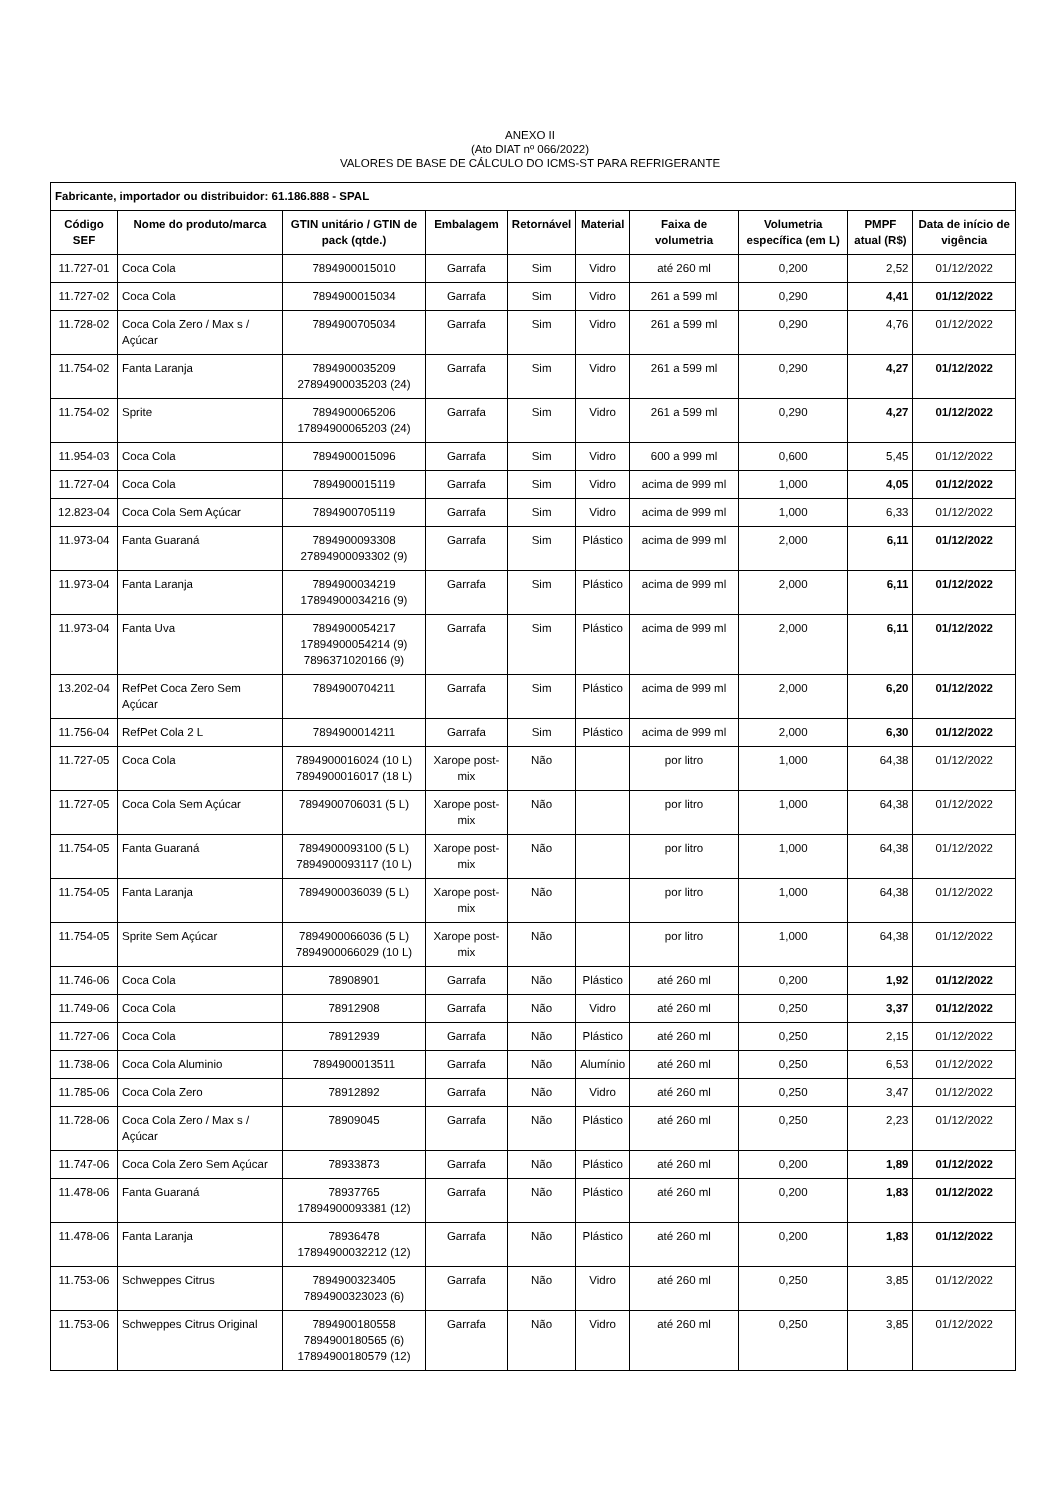ANEXO II
(Ato DIAT nº 066/2022)
VALORES DE BASE DE CÁLCULO DO ICMS-ST PARA REFRIGERANTE
| Fabricante, importador ou distribuidor: 61.186.888 - SPAL | | | | | | | | | |
| --- | --- | --- | --- | --- | --- | --- | --- | --- | --- |
| Código SEF | Nome do produto/marca | GTIN unitário / GTIN de pack (qtde.) | Embalagem | Retornável | Material | Faixa de volumetria | Volumetria específica (em L) | PMPF atual (R$) | Data de início de vigência |
| 11.727-01 | Coca Cola | 7894900015010 | Garrafa | Sim | Vidro | até 260 ml | 0,200 | 2,52 | 01/12/2022 |
| 11.727-02 | Coca Cola | 7894900015034 | Garrafa | Sim | Vidro | 261 a 599 ml | 0,290 | 4,41 | 01/12/2022 |
| 11.728-02 | Coca Cola Zero / Max s / Açúcar | 7894900705034 | Garrafa | Sim | Vidro | 261 a 599 ml | 0,290 | 4,76 | 01/12/2022 |
| 11.754-02 | Fanta Laranja | 7894900035209 27894900035203 (24) | Garrafa | Sim | Vidro | 261 a 599 ml | 0,290 | 4,27 | 01/12/2022 |
| 11.754-02 | Sprite | 7894900065206 17894900065203 (24) | Garrafa | Sim | Vidro | 261 a 599 ml | 0,290 | 4,27 | 01/12/2022 |
| 11.954-03 | Coca Cola | 7894900015096 | Garrafa | Sim | Vidro | 600 a 999 ml | 0,600 | 5,45 | 01/12/2022 |
| 11.727-04 | Coca Cola | 7894900015119 | Garrafa | Sim | Vidro | acima de 999 ml | 1,000 | 4,05 | 01/12/2022 |
| 12.823-04 | Coca Cola Sem Açúcar | 7894900705119 | Garrafa | Sim | Vidro | acima de 999 ml | 1,000 | 6,33 | 01/12/2022 |
| 11.973-04 | Fanta Guaraná | 7894900093308 27894900093302 (9) | Garrafa | Sim | Plástico | acima de 999 ml | 2,000 | 6,11 | 01/12/2022 |
| 11.973-04 | Fanta Laranja | 7894900034219 17894900034216 (9) | Garrafa | Sim | Plástico | acima de 999 ml | 2,000 | 6,11 | 01/12/2022 |
| 11.973-04 | Fanta Uva | 7894900054217 17894900054214 (9) 7896371020166 (9) | Garrafa | Sim | Plástico | acima de 999 ml | 2,000 | 6,11 | 01/12/2022 |
| 13.202-04 | RefPet Coca Zero Sem Açúcar | 7894900704211 | Garrafa | Sim | Plástico | acima de 999 ml | 2,000 | 6,20 | 01/12/2022 |
| 11.756-04 | RefPet Cola 2 L | 7894900014211 | Garrafa | Sim | Plástico | acima de 999 ml | 2,000 | 6,30 | 01/12/2022 |
| 11.727-05 | Coca Cola | 7894900016024 (10 L) 7894900016017 (18 L) | Xarope post-mix | Não | | por litro | 1,000 | 64,38 | 01/12/2022 |
| 11.727-05 | Coca Cola Sem Açúcar | 7894900706031 (5 L) | Xarope post-mix | Não | | por litro | 1,000 | 64,38 | 01/12/2022 |
| 11.754-05 | Fanta Guaraná | 7894900093100 (5 L) 7894900093117 (10 L) | Xarope post-mix | Não | | por litro | 1,000 | 64,38 | 01/12/2022 |
| 11.754-05 | Fanta Laranja | 7894900036039 (5 L) | Xarope post-mix | Não | | por litro | 1,000 | 64,38 | 01/12/2022 |
| 11.754-05 | Sprite Sem Açúcar | 7894900066036 (5 L) 7894900066029 (10 L) | Xarope post-mix | Não | | por litro | 1,000 | 64,38 | 01/12/2022 |
| 11.746-06 | Coca Cola | 78908901 | Garrafa | Não | Plástico | até 260 ml | 0,200 | 1,92 | 01/12/2022 |
| 11.749-06 | Coca Cola | 78912908 | Garrafa | Não | Vidro | até 260 ml | 0,250 | 3,37 | 01/12/2022 |
| 11.727-06 | Coca Cola | 78912939 | Garrafa | Não | Plástico | até 260 ml | 0,250 | 2,15 | 01/12/2022 |
| 11.738-06 | Coca Cola Aluminio | 7894900013511 | Garrafa | Não | Alumínio | até 260 ml | 0,250 | 6,53 | 01/12/2022 |
| 11.785-06 | Coca Cola Zero | 78912892 | Garrafa | Não | Vidro | até 260 ml | 0,250 | 3,47 | 01/12/2022 |
| 11.728-06 | Coca Cola Zero / Max s / Açúcar | 78909045 | Garrafa | Não | Plástico | até 260 ml | 0,250 | 2,23 | 01/12/2022 |
| 11.747-06 | Coca Cola Zero Sem Açúcar | 78933873 | Garrafa | Não | Plástico | até 260 ml | 0,200 | 1,89 | 01/12/2022 |
| 11.478-06 | Fanta Guaraná | 78937765 17894900093381 (12) | Garrafa | Não | Plástico | até 260 ml | 0,200 | 1,83 | 01/12/2022 |
| 11.478-06 | Fanta Laranja | 78936478 17894900032212 (12) | Garrafa | Não | Plástico | até 260 ml | 0,200 | 1,83 | 01/12/2022 |
| 11.753-06 | Schweppes Citrus | 7894900323405 7894900323023 (6) | Garrafa | Não | Vidro | até 260 ml | 0,250 | 3,85 | 01/12/2022 |
| 11.753-06 | Schweppes Citrus Original | 7894900180558 7894900180565 (6) 17894900180579 (12) | Garrafa | Não | Vidro | até 260 ml | 0,250 | 3,85 | 01/12/2022 |